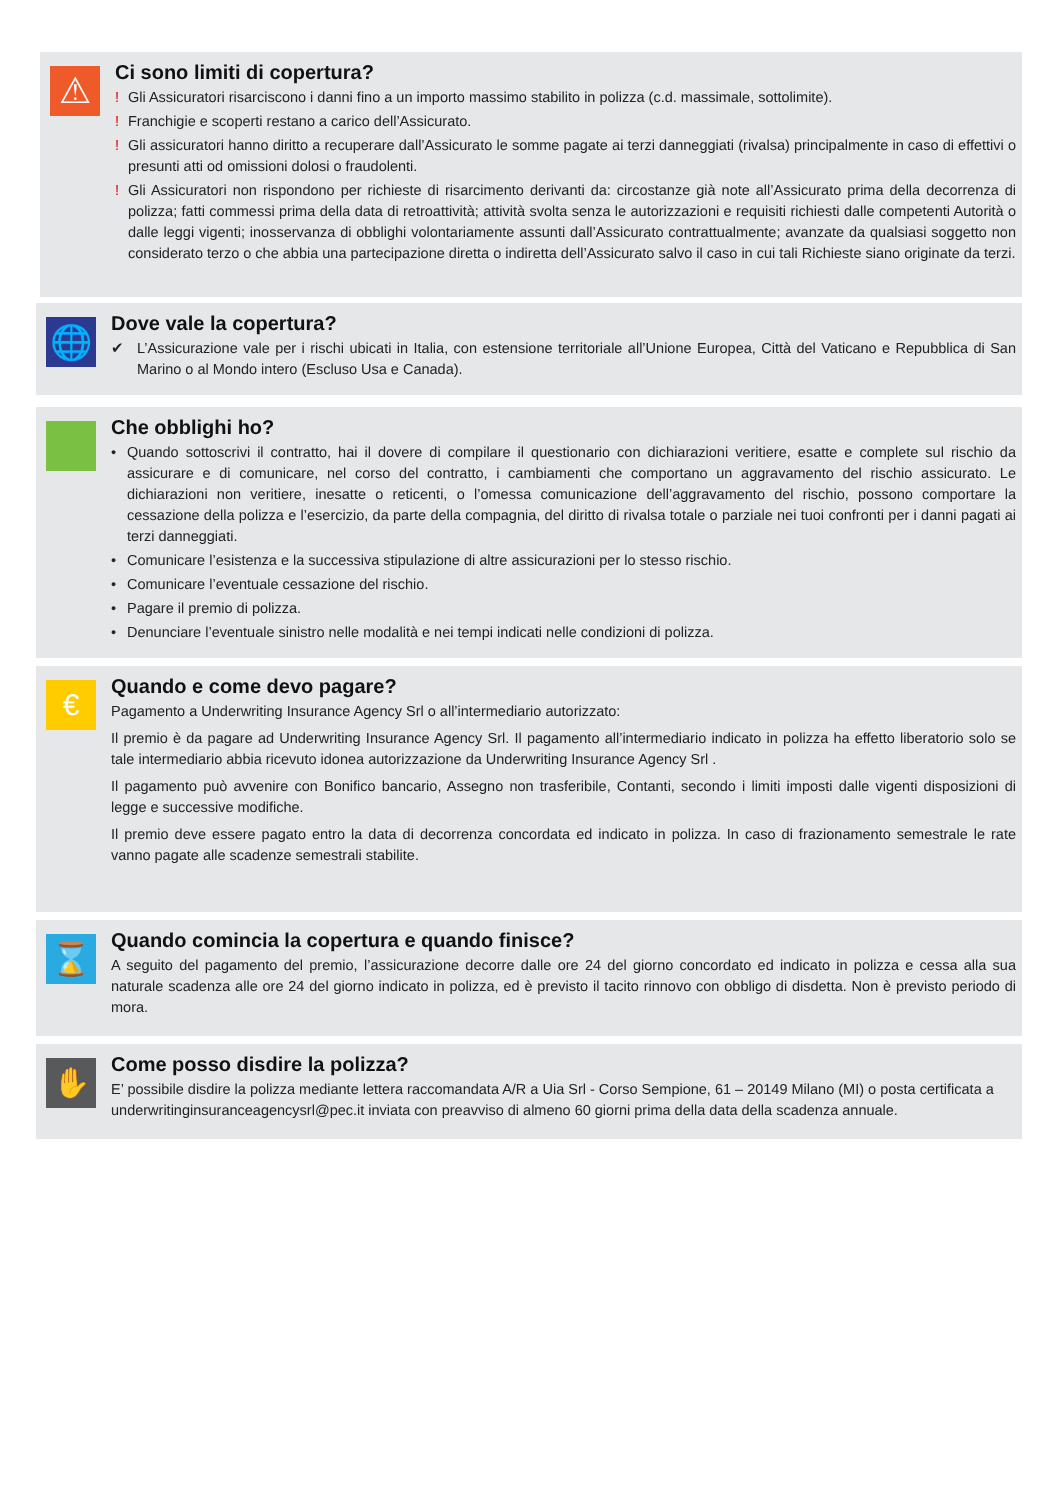⚠
Ci sono limiti di copertura?
! Gli Assicuratori risarciscono i danni fino a un importo massimo stabilito in polizza (c.d. massimale, sottolimite).
! Franchigie e scoperti restano a carico dell’Assicurato.
! Gli assicuratori hanno diritto a recuperare dall’Assicurato le somme pagate ai terzi danneggiati (rivalsa) principalmente in caso di effettivi o presunti atti od omissioni dolosi o fraudolenti.
! Gli Assicuratori non rispondono per richieste di risarcimento derivanti da: circostanze già note all’Assicurato prima della decorrenza di polizza; fatti commessi prima della data di retroattività; attività svolta senza le autorizzazioni e requisiti richiesti dalle competenti Autorità o dalle leggi vigenti; inosservanza di obblighi volontariamente assunti dall’Assicurato contrattualmente; avanzate da qualsiasi soggetto non considerato terzo o che abbia una partecipazione diretta o indiretta dell’Assicurato salvo il caso in cui tali Richieste siano originate da terzi.
🌐
Dove vale la copertura?
✔ L’Assicurazione vale per i rischi ubicati in Italia, con estensione territoriale all’Unione Europea, Città del Vaticano e Repubblica di San Marino o al Mondo intero (Escluso Usa e Canada).
Che obblighi ho?
• Quando sottoscrivi il contratto, hai il dovere di compilare il questionario con dichiarazioni veritiere, esatte e complete sul rischio da assicurare e di comunicare, nel corso del contratto, i cambiamenti che comportano un aggravamento del rischio assicurato. Le dichiarazioni non veritiere, inesatte o reticenti, o l’omessa comunicazione dell’aggravamento del rischio, possono comportare la cessazione della polizza e l’esercizio, da parte della compagnia, del diritto di rivalsa totale o parziale nei tuoi confronti per i danni pagati ai terzi danneggiati.
• Comunicare l’esistenza e la successiva stipulazione di altre assicurazioni per lo stesso rischio.
• Comunicare l’eventuale cessazione del rischio.
• Pagare il premio di polizza.
• Denunciare l’eventuale sinistro nelle modalità e nei tempi indicati nelle condizioni di polizza.
€
Quando e come devo pagare?
Pagamento a Underwriting Insurance Agency Srl o all’intermediario autorizzato:
Il premio è da pagare ad Underwriting Insurance Agency Srl. Il pagamento all’intermediario indicato in polizza ha effetto liberatorio solo se tale intermediario abbia ricevuto idonea autorizzazione da Underwriting Insurance Agency Srl .
Il pagamento può avvenire con Bonifico bancario, Assegno non trasferibile, Contanti, secondo i limiti imposti dalle vigenti disposizioni di legge e successive modifiche.
Il premio deve essere pagato entro la data di decorrenza concordata ed indicato in polizza. In caso di frazionamento semestrale le rate vanno pagate alle scadenze semestrali stabilite.
⌛
Quando comincia la copertura e quando finisce?
A seguito del pagamento del premio, l’assicurazione decorre dalle ore 24 del giorno concordato ed indicato in polizza e cessa alla sua naturale scadenza alle ore 24 del giorno indicato in polizza, ed è previsto il tacito rinnovo con obbligo di disdetta. Non è previsto periodo di mora.
✋
Come posso disdire la polizza?
E’ possibile disdire la polizza mediante lettera raccomandata A/R a Uia Srl - Corso Sempione, 61 – 20149 Milano (MI) o posta certificata a underwritinginsuranceagencysrl@pec.it inviata con preavviso di almeno 60 giorni prima della data della scadenza annuale.